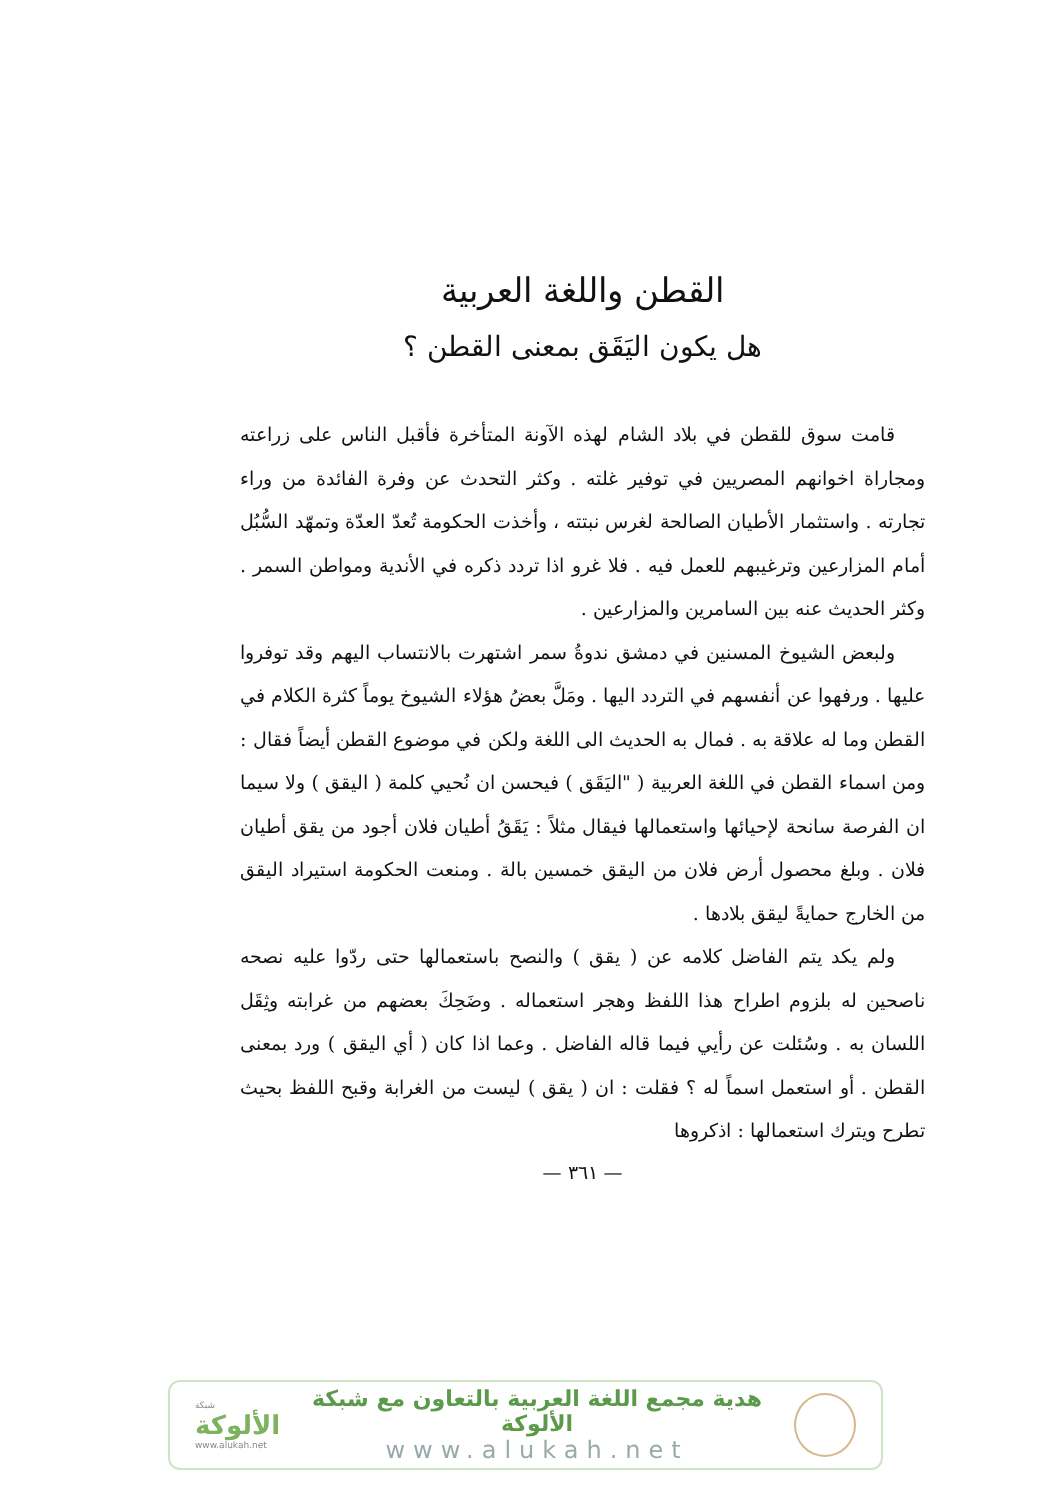القطن واللغة العربية
هل يكون اليَقَق بمعنى القطن ؟
قامت سوق للقطن في بلاد الشام لهذه الآونة المتأخرة فأقبل الناس على زراعته ومجاراة اخوانهم المصريين في توفير غلته . وكثر التحدث عن وفرة الفائدة من وراء تجارته . واستثمار الأطيان الصالحة لغرس نبتته ، وأخذت الحكومة تُعدّ العدّة وتمهّد السُّبُل أمام المزارعين وترغيبهم للعمل فيه . فلا غرو اذا تردد ذكره في الأندية ومواطن السمر . وكثر الحديث عنه بين السامرين والمزارعين .
ولبعض الشيوخ المسنين في دمشق ندوةُ سمر اشتهرت بالانتساب اليهم وقد توفروا عليها . ورفهوا عن أنفسهم في التردد اليها . ومَلَّ بعضُ هؤلاء الشيوخ يوماً كثرة الكلام في القطن وما له علاقة به . فمال به الحديث الى اللغة ولكن في موضوع القطن أيضاً فقال : ومن اسماء القطن في اللغة العربية ( "اليَقَق ) فيحسن ان نُحيي كلمة ( اليقق ) ولا سيما ان الفرصة سانحة لإحيائها واستعمالها فيقال مثلاً : يَقَقُ أطيان فلان أجود من يقق أطيان فلان . وبلغ محصول أرض فلان من اليقق خمسين بالة . ومنعت الحكومة استيراد اليقق من الخارج حمايةً ليقق بلادها .
ولم يكد يتم الفاضل كلامه عن ( يقق ) والنصح باستعمالها حتى ردّوا عليه نصحه ناصحين له بلزوم اطراح هذا اللفظ وهجر استعماله . وضَحِكَ بعضهم من غرابته وثِقَل اللسان به . وسُئلت عن رأيي فيما قاله الفاضل . وعما اذا كان ( أي اليقق ) ورد بمعنى القطن . أو استعمل اسماً له ؟ فقلت : ان ( يقق ) ليست من الغرابة وقبح اللفظ بحيث تطرح ويترك استعمالها : اذكروها
— ٣٦١ —
شبكة
الألوكة
www.alukah.net
هدية مجمع اللغة العربية بالتعاون مع شبكة الألوكة
www.alukah.net